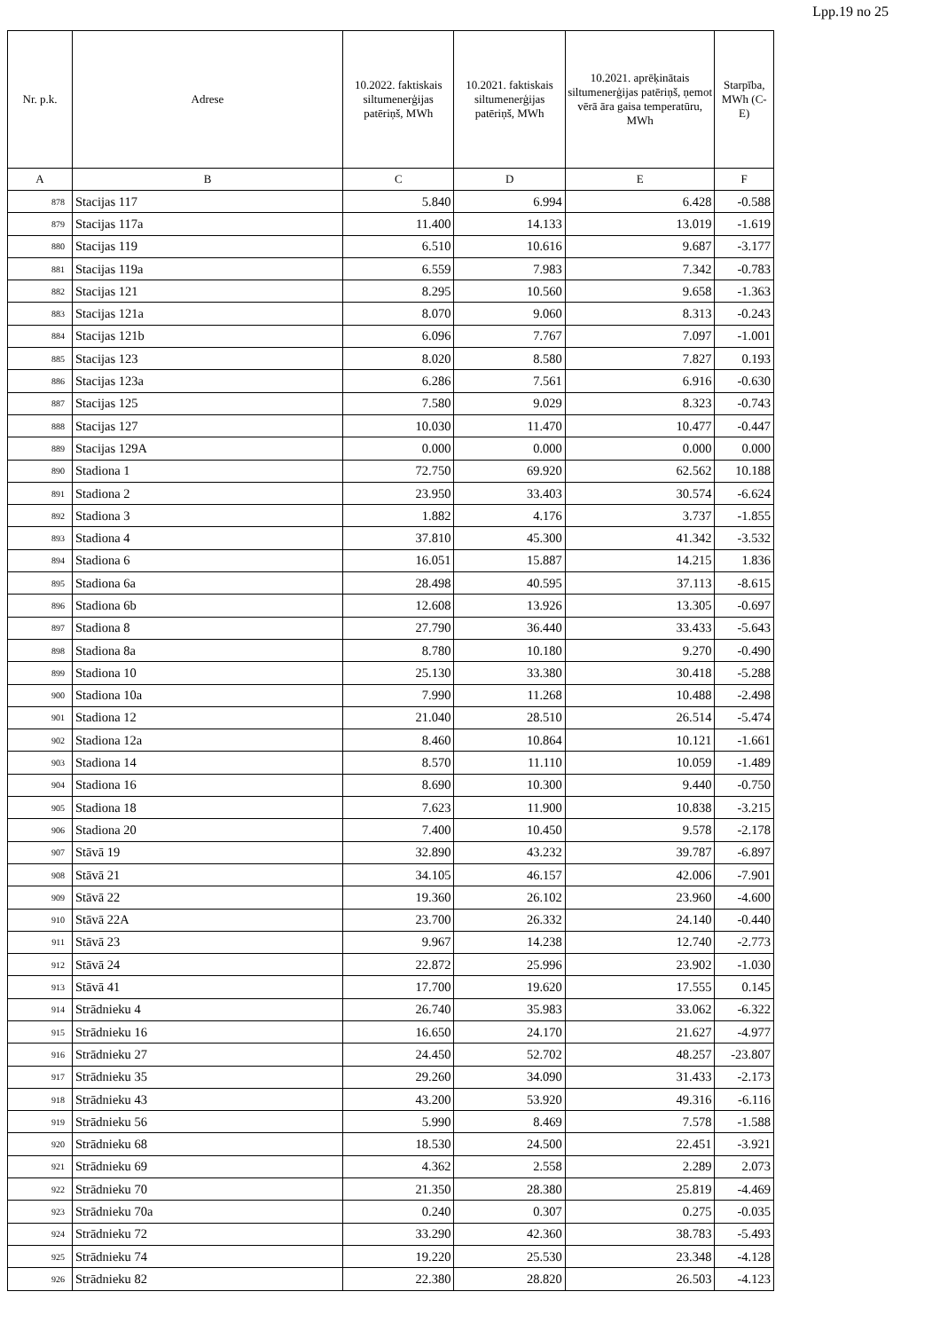Lpp.19 no 25
| Nr. p.k. | Adrese | 10.2022. faktiskais siltumenerģijas patēriņš, MWh | 10.2021. faktiskais siltumenerģijas patēriņš, MWh | 10.2021. aprēķinātais siltumenerģijas patēriņš, ņemot vērā āra gaisa temperatūru, MWh | Starpība, MWh (C-E) |
| --- | --- | --- | --- | --- | --- |
| A | B | C | D | E | F |
| 878 | Stacijas 117 | 5.840 | 6.994 | 6.428 | -0.588 |
| 879 | Stacijas 117a | 11.400 | 14.133 | 13.019 | -1.619 |
| 880 | Stacijas 119 | 6.510 | 10.616 | 9.687 | -3.177 |
| 881 | Stacijas 119a | 6.559 | 7.983 | 7.342 | -0.783 |
| 882 | Stacijas 121 | 8.295 | 10.560 | 9.658 | -1.363 |
| 883 | Stacijas 121a | 8.070 | 9.060 | 8.313 | -0.243 |
| 884 | Stacijas 121b | 6.096 | 7.767 | 7.097 | -1.001 |
| 885 | Stacijas 123 | 8.020 | 8.580 | 7.827 | 0.193 |
| 886 | Stacijas 123a | 6.286 | 7.561 | 6.916 | -0.630 |
| 887 | Stacijas 125 | 7.580 | 9.029 | 8.323 | -0.743 |
| 888 | Stacijas 127 | 10.030 | 11.470 | 10.477 | -0.447 |
| 889 | Stacijas 129A | 0.000 | 0.000 | 0.000 | 0.000 |
| 890 | Stadiona 1 | 72.750 | 69.920 | 62.562 | 10.188 |
| 891 | Stadiona 2 | 23.950 | 33.403 | 30.574 | -6.624 |
| 892 | Stadiona 3 | 1.882 | 4.176 | 3.737 | -1.855 |
| 893 | Stadiona 4 | 37.810 | 45.300 | 41.342 | -3.532 |
| 894 | Stadiona 6 | 16.051 | 15.887 | 14.215 | 1.836 |
| 895 | Stadiona 6a | 28.498 | 40.595 | 37.113 | -8.615 |
| 896 | Stadiona 6b | 12.608 | 13.926 | 13.305 | -0.697 |
| 897 | Stadiona 8 | 27.790 | 36.440 | 33.433 | -5.643 |
| 898 | Stadiona 8a | 8.780 | 10.180 | 9.270 | -0.490 |
| 899 | Stadiona 10 | 25.130 | 33.380 | 30.418 | -5.288 |
| 900 | Stadiona 10a | 7.990 | 11.268 | 10.488 | -2.498 |
| 901 | Stadiona 12 | 21.040 | 28.510 | 26.514 | -5.474 |
| 902 | Stadiona 12a | 8.460 | 10.864 | 10.121 | -1.661 |
| 903 | Stadiona 14 | 8.570 | 11.110 | 10.059 | -1.489 |
| 904 | Stadiona 16 | 8.690 | 10.300 | 9.440 | -0.750 |
| 905 | Stadiona 18 | 7.623 | 11.900 | 10.838 | -3.215 |
| 906 | Stadiona 20 | 7.400 | 10.450 | 9.578 | -2.178 |
| 907 | Stāvā 19 | 32.890 | 43.232 | 39.787 | -6.897 |
| 908 | Stāvā 21 | 34.105 | 46.157 | 42.006 | -7.901 |
| 909 | Stāvā 22 | 19.360 | 26.102 | 23.960 | -4.600 |
| 910 | Stāvā 22A | 23.700 | 26.332 | 24.140 | -0.440 |
| 911 | Stāvā 23 | 9.967 | 14.238 | 12.740 | -2.773 |
| 912 | Stāvā 24 | 22.872 | 25.996 | 23.902 | -1.030 |
| 913 | Stāvā 41 | 17.700 | 19.620 | 17.555 | 0.145 |
| 914 | Strādnieku 4 | 26.740 | 35.983 | 33.062 | -6.322 |
| 915 | Strādnieku 16 | 16.650 | 24.170 | 21.627 | -4.977 |
| 916 | Strādnieku 27 | 24.450 | 52.702 | 48.257 | -23.807 |
| 917 | Strādnieku 35 | 29.260 | 34.090 | 31.433 | -2.173 |
| 918 | Strādnieku 43 | 43.200 | 53.920 | 49.316 | -6.116 |
| 919 | Strādnieku 56 | 5.990 | 8.469 | 7.578 | -1.588 |
| 920 | Strādnieku 68 | 18.530 | 24.500 | 22.451 | -3.921 |
| 921 | Strādnieku 69 | 4.362 | 2.558 | 2.289 | 2.073 |
| 922 | Strādnieku 70 | 21.350 | 28.380 | 25.819 | -4.469 |
| 923 | Strādnieku 70a | 0.240 | 0.307 | 0.275 | -0.035 |
| 924 | Strādnieku 72 | 33.290 | 42.360 | 38.783 | -5.493 |
| 925 | Strādnieku 74 | 19.220 | 25.530 | 23.348 | -4.128 |
| 926 | Strādnieku 82 | 22.380 | 28.820 | 26.503 | -4.123 |